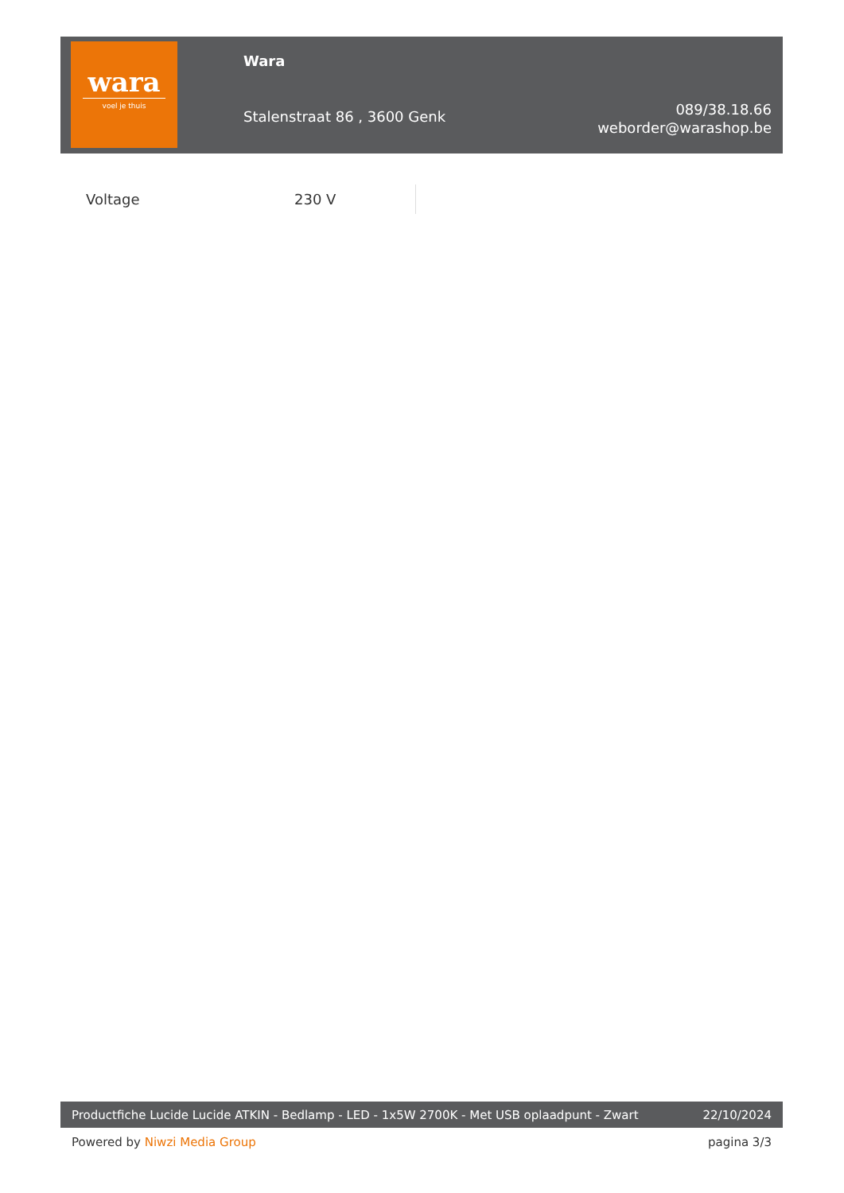wara
voel je thuis
Wara
Stalenstraat 86 , 3600 Genk
089/38.18.66
weborder@warashop.be
| Voltage | 230 V |
Productfiche Lucide Lucide ATKIN - Bedlamp - LED - 1x5W 2700K - Met USB oplaadpunt - Zwart 22/10/2024
Powered by Niwzi Media Group pagina 3/3